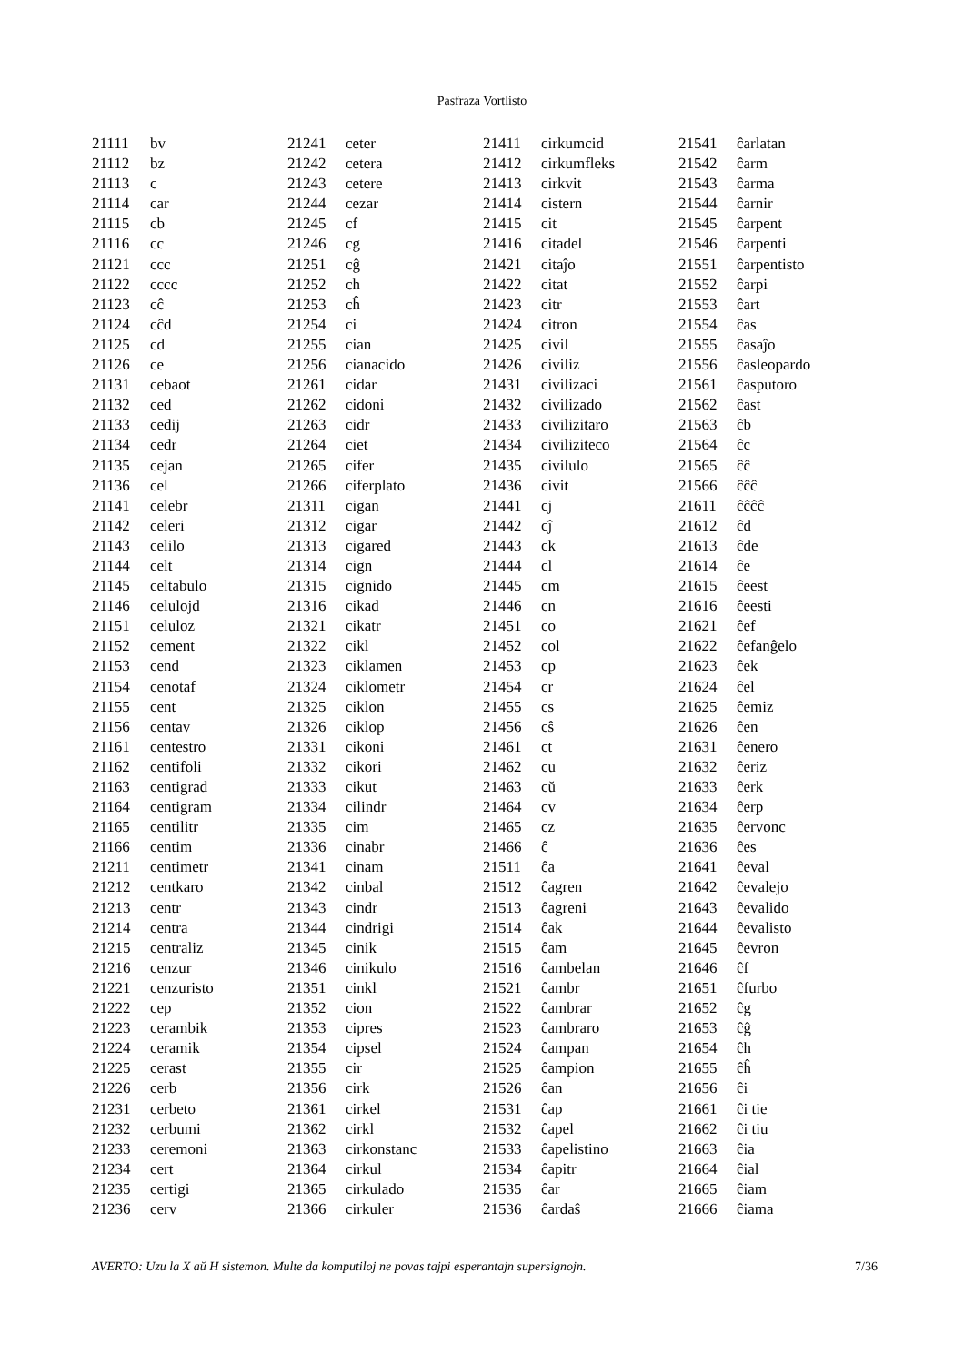Pasfraza Vortlisto
| 21111 | bv |
| 21112 | bz |
| 21113 | c |
| 21114 | car |
| 21115 | cb |
| 21116 | cc |
| 21121 | ccc |
| 21122 | cccc |
| 21123 | cĉ |
| 21124 | cĉd |
| 21125 | cd |
| 21126 | ce |
| 21131 | cebaot |
| 21132 | ced |
| 21133 | cedij |
| 21134 | cedr |
| 21135 | cejan |
| 21136 | cel |
| 21141 | celebr |
| 21142 | celeri |
| 21143 | celilo |
| 21144 | celt |
| 21145 | celtabulo |
| 21146 | celulojd |
| 21151 | celuloz |
| 21152 | cement |
| 21153 | cend |
| 21154 | cenotaf |
| 21155 | cent |
| 21156 | centav |
| 21161 | centestro |
| 21162 | centifoli |
| 21163 | centigrad |
| 21164 | centigram |
| 21165 | centilitr |
| 21166 | centim |
| 21211 | centimetr |
| 21212 | centkaro |
| 21213 | centr |
| 21214 | centra |
| 21215 | centraliz |
| 21216 | cenzur |
| 21221 | cenzuristo |
| 21222 | cep |
| 21223 | cerambik |
| 21224 | ceramik |
| 21225 | cerast |
| 21226 | cerb |
| 21231 | cerbeto |
| 21232 | cerbumi |
| 21233 | ceremoni |
| 21234 | cert |
| 21235 | certigi |
| 21236 | cerv |
| 21241 | ceter |
| 21242 | cetera |
| 21243 | cetere |
| 21244 | cezar |
| 21245 | cf |
| 21246 | cg |
| 21251 | cĝ |
| 21252 | ch |
| 21253 | cĥ |
| 21254 | ci |
| 21255 | cian |
| 21256 | cianacido |
| 21261 | cidar |
| 21262 | cidoni |
| 21263 | cidr |
| 21264 | ciet |
| 21265 | cifer |
| 21266 | ciferplato |
| 21311 | cigan |
| 21312 | cigar |
| 21313 | cigared |
| 21314 | cign |
| 21315 | cignido |
| 21316 | cikad |
| 21321 | cikatr |
| 21322 | cikl |
| 21323 | ciklamen |
| 21324 | ciklometr |
| 21325 | ciklon |
| 21326 | ciklop |
| 21331 | cikoni |
| 21332 | cikori |
| 21333 | cikut |
| 21334 | cilindr |
| 21335 | cim |
| 21336 | cinabr |
| 21341 | cinam |
| 21342 | cinbal |
| 21343 | cindr |
| 21344 | cindrigi |
| 21345 | cinik |
| 21346 | cinikulo |
| 21351 | cinkl |
| 21352 | cion |
| 21353 | cipres |
| 21354 | cipsel |
| 21355 | cir |
| 21356 | cirk |
| 21361 | cirkel |
| 21362 | cirkl |
| 21363 | cirkonstanc |
| 21364 | cirkul |
| 21365 | cirkulado |
| 21366 | cirkuler |
| 21411 | cirkumcid |
| 21412 | cirkumfleks |
| 21413 | cirkvit |
| 21414 | cistern |
| 21415 | cit |
| 21416 | citadel |
| 21421 | citaĵo |
| 21422 | citat |
| 21423 | citr |
| 21424 | citron |
| 21425 | civil |
| 21426 | civiliz |
| 21431 | civilizaci |
| 21432 | civilizado |
| 21433 | civilizitaro |
| 21434 | civiliziteco |
| 21435 | civilulo |
| 21436 | civit |
| 21441 | cj |
| 21442 | cĵ |
| 21443 | ck |
| 21444 | cl |
| 21445 | cm |
| 21446 | cn |
| 21451 | co |
| 21452 | col |
| 21453 | cp |
| 21454 | cr |
| 21455 | cs |
| 21456 | cŝ |
| 21461 | ct |
| 21462 | cu |
| 21463 | cŭ |
| 21464 | cv |
| 21465 | cz |
| 21466 | ĉ |
| 21511 | ĉa |
| 21512 | ĉagren |
| 21513 | ĉagreni |
| 21514 | ĉak |
| 21515 | ĉam |
| 21516 | ĉambelan |
| 21521 | ĉambr |
| 21522 | ĉambrar |
| 21523 | ĉambraro |
| 21524 | ĉampan |
| 21525 | ĉampion |
| 21526 | ĉan |
| 21531 | ĉap |
| 21532 | ĉapel |
| 21533 | ĉapelistino |
| 21534 | ĉapitr |
| 21535 | ĉar |
| 21536 | ĉardaŝ |
| 21541 | ĉarlatan |
| 21542 | ĉarm |
| 21543 | ĉarma |
| 21544 | ĉarnir |
| 21545 | ĉarpent |
| 21546 | ĉarpenti |
| 21551 | ĉarpentisto |
| 21552 | ĉarpi |
| 21553 | ĉart |
| 21554 | ĉas |
| 21555 | ĉasaĵo |
| 21556 | ĉasleopardo |
| 21561 | ĉasputoro |
| 21562 | ĉast |
| 21563 | ĉb |
| 21564 | ĉc |
| 21565 | ĉĉ |
| 21566 | ĉĉĉ |
| 21611 | ĉĉĉĉ |
| 21612 | ĉd |
| 21613 | ĉde |
| 21614 | ĉe |
| 21615 | ĉeest |
| 21616 | ĉeesti |
| 21621 | ĉef |
| 21622 | ĉefanĝelo |
| 21623 | ĉek |
| 21624 | ĉel |
| 21625 | ĉemiz |
| 21626 | ĉen |
| 21631 | ĉenero |
| 21632 | ĉeriz |
| 21633 | ĉerk |
| 21634 | ĉerp |
| 21635 | ĉervonc |
| 21636 | ĉes |
| 21641 | ĉeval |
| 21642 | ĉevalejo |
| 21643 | ĉevalido |
| 21644 | ĉevalisto |
| 21645 | ĉevron |
| 21646 | ĉf |
| 21651 | ĉfurbo |
| 21652 | ĉg |
| 21653 | ĉĝ |
| 21654 | ĉh |
| 21655 | ĉĥ |
| 21656 | ĉi |
| 21661 | ĉi tie |
| 21662 | ĉi tiu |
| 21663 | ĉia |
| 21664 | ĉial |
| 21665 | ĉiam |
| 21666 | ĉiama |
AVERTO: Uzu la X aŭ H sistemon. Multe da komputiloj ne povas tajpi esperantajn supersignojn. 7/36